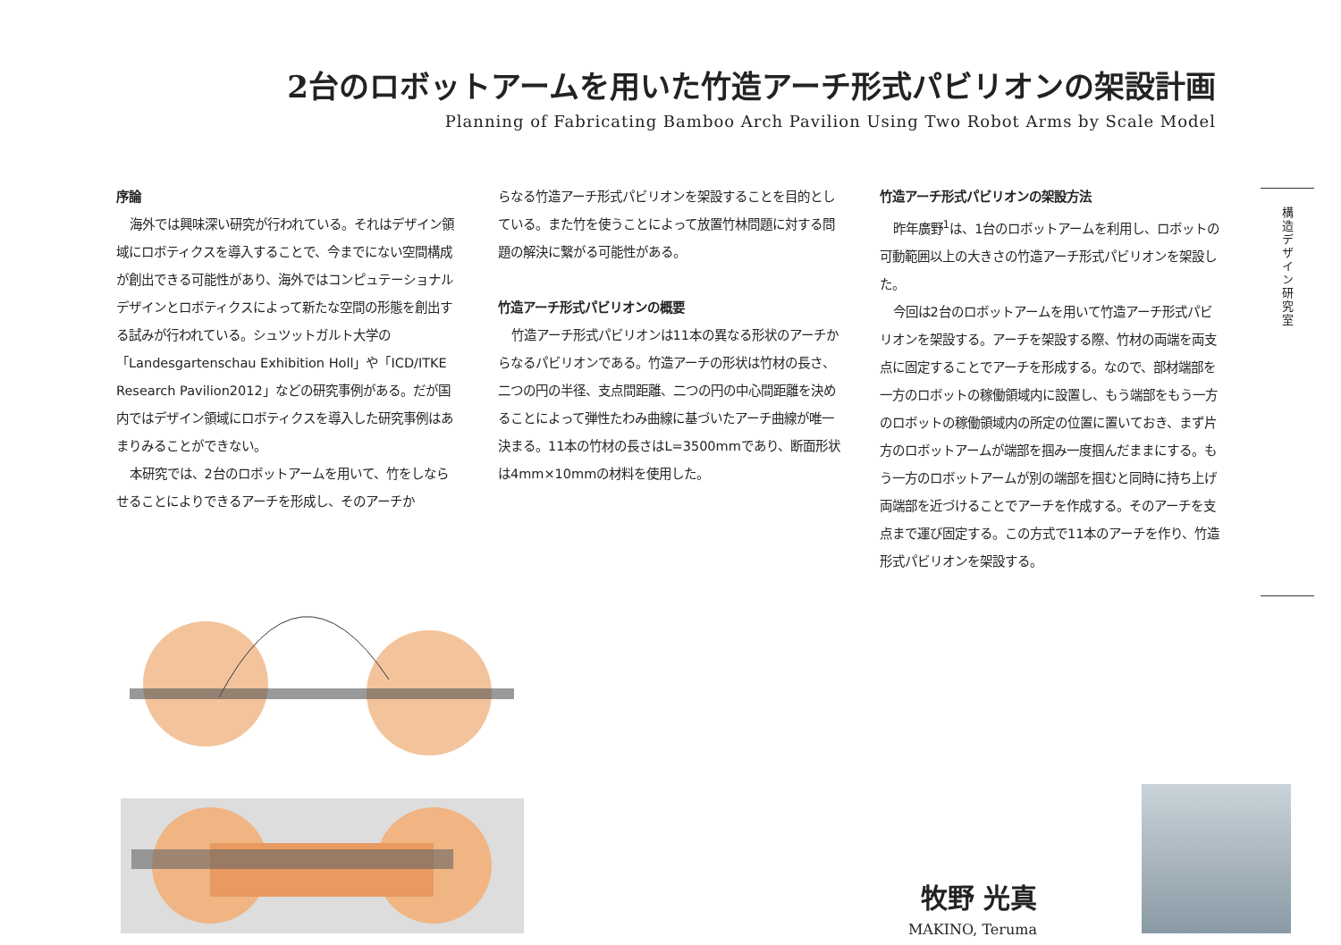2台のロボットアームを用いた竹造アーチ形式パビリオンの架設計画
Planning of Fabricating Bamboo Arch Pavilion Using Two Robot Arms by Scale Model
序論
海外では興味深い研究が行われている。それはデザイン領域にロボティクスを導入することで、今までにない空間構成が創出できる可能性があり、海外ではコンピュテーショナルデザインとロボティクスによって新たな空間の形態を創出する試みが行われている。シュツットガルト大学の「Landesgartenschau Exhibition Holl」や「ICD/ITKE Research Pavilion2012」などの研究事例がある。だが国内ではデザイン領域にロボティクスを導入した研究事例はあまりみることができない。
本研究では、2台のロボットアームを用いて、竹をしならせることによりできるアーチを形成し、そのアーチか
らなる竹造アーチ形式パビリオンを架設することを目的としている。また竹を使うことによって放置竹林問題に対する問題の解決に繋がる可能性がある。
竹造アーチ形式パビリオンの概要
竹造アーチ形式パビリオンは11本の異なる形状のアーチからなるパビリオンである。竹造アーチの形状は竹材の長さ、二つの円の半径、支点間距離、二つの円の中心間距離を決めることによって弾性たわみ曲線に基づいたアーチ曲線が唯一決まる。11本の竹材の長さはL=3500mmであり、断面形状は4mm×10mmの材料を使用した。
竹造アーチ形式パビリオンの架設方法
昨年廣野<sup>1</sup>は、1台のロボットアームを利用し、ロボットの可動範囲以上の大きさの竹造アーチ形式パビリオンを架設した。
今回は2台のロボットアームを用いて竹造アーチ形式パビリオンを架設する。アーチを架設する際、竹材の両端を両支点に固定することでアーチを形成する。なので、部材端部を一方のロボットの稼働領域内に設置し、もう端部をもう一方のロボットの稼働領域内の所定の位置に置いておき、まず片方のロボットアームが端部を掴み一度掴んだままにする。もう一方のロボットアームが別の端部を掴むと同時に持ち上げ両端部を近づけることでアーチを作成する。そのアーチを支点まで運び固定する。この方式で11本のアーチを作り、竹造形式パビリオンを架設する。
構造デザイン研究室
牧野 光真
MAKINO, Teruma